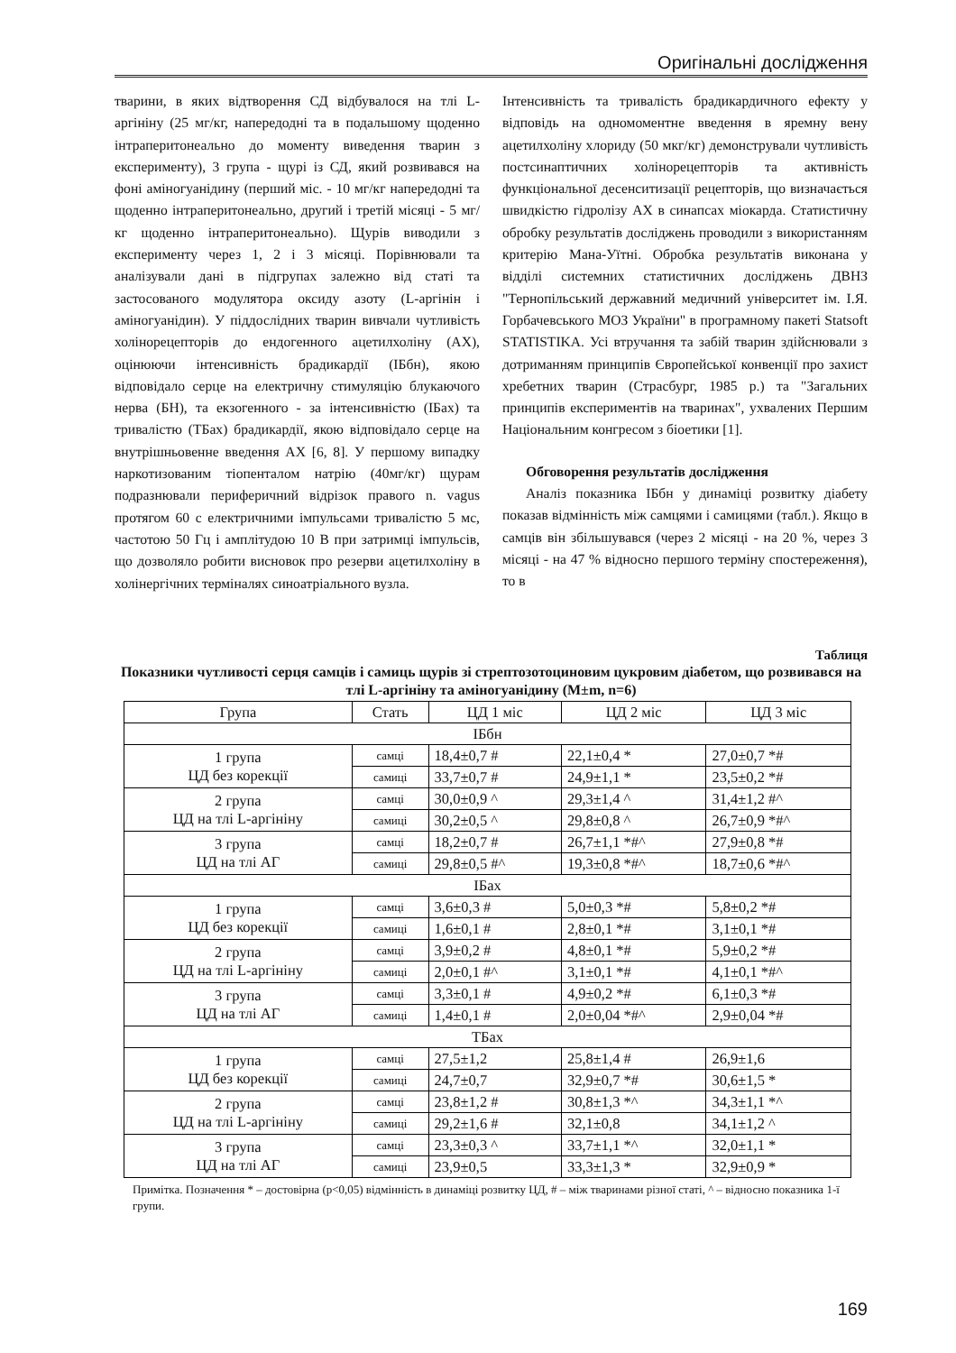Оригінальні дослідження
тварини, в яких відтворення СД відбувалося на тлі L-аргініну (25 мг/кг, напередодні та в подальшому щоденно інтраперитонеально до моменту виведення тварин з експерименту), 3 група - щурі із СД, який розвивався на фоні аміногуанідину (перший міс. - 10 мг/кг напередодні та щоденно інтраперитонеально, другий і третій місяці - 5 мг/кг щоденно інтраперитонеально). Щурів виводили з експерименту через 1, 2 і 3 місяці. Порівнювали та аналізували дані в підгрупах залежно від статі та застосованого модулятора оксиду азоту (L-аргінін і аміногуанідин). У піддослідних тварин вивчали чутливість холінорецепторів до ендогенного ацетилхоліну (АХ), оцінюючи інтенсивність брадикардії (ІБбн), якою відповідало серце на електричну стимуляцію блукаючого нерва (БН), та екзогенного - за інтенсивністю (ІБах) та тривалістю (ТБах) брадикардії, якою відповідало серце на внутрішньовенне введення АХ [6, 8]. У першому випадку наркотизованим тіопенталом натрію (40мг/кг) щурам подразнювали периферичний відрізок правого n. vagus протягом 60 с електричними імпульсами тривалістю 5 мс, частотою 50 Гц і амплітудою 10 В при затримці імпульсів, що дозволяло робити висновок про резерви ацетилхоліну в холінергічних терміналях синоатріального вузла.
Інтенсивність та тривалість брадикардичного ефекту у відповідь на одномоментне введення в яремну вену ацетилхоліну хлориду (50 мкг/кг) демонстрували чутливість постсинаптичних холінорецепторів та активність функціональної десенситизації рецепторів, що визначається швидкістю гідролізу АХ в синапсах міокарда. Статистичну обробку результатів досліджень проводили з використанням критерію Мана-Уїтні. Обробка результатів виконана у відділі системних статистичних досліджень ДВНЗ "Тернопільський державний медичний університет ім. І.Я. Горбачевського МОЗ України" в програмному пакеті Statsoft STATISTIKA. Усі втручання та забій тварин здійснювали з дотриманням принципів Європейської конвенції про захист хребетних тварин (Страсбург, 1985 р.) та "Загальних принципів експериментів на тваринах", ухвалених Першим Національним конгресом з біоетики [1].
Обговорення результатів дослідження
Аналіз показника ІБбн у динаміці розвитку діабету показав відмінність між самцями і самицями (табл.). Якщо в самців він збільшувався (через 2 місяці - на 20 %, через 3 місяці - на 47 % відносно першого терміну спостереження), то в
Таблиця
Показники чутливості серця самців і самиць щурів зі стрептозотоциновим цукровим діабетом, що розвивався на тлі L-аргініну та аміногуанідину (M±m, n=6)
| Група | Стать | ЦД 1 міс | ЦД 2 міс | ЦД 3 міс |
| --- | --- | --- | --- | --- |
| ІБбн | | | | |
| 1 група ЦД без корекції | самці | 18,4±0,7 # | 22,1±0,4 * | 27,0±0,7 *# |
| | самиці | 33,7±0,7 # | 24,9±1,1 * | 23,5±0,2 *# |
| 2 група ЦД на тлі L-аргініну | самці | 30,0±0,9 ^ | 29,3±1,4 ^ | 31,4±1,2 #^ |
| | самиці | 30,2±0,5 ^ | 29,8±0,8 ^ | 26,7±0,9 *#^ |
| 3 група ЦД на тлі АГ | самці | 18,2±0,7 # | 26,7±1,1 *#^ | 27,9±0,8 *# |
| | самиці | 29,8±0,5 #^ | 19,3±0,8 *#^ | 18,7±0,6 *#^ |
| ІБах | | | | |
| 1 група ЦД без корекції | самці | 3,6±0,3 # | 5,0±0,3 *# | 5,8±0,2 *# |
| | самиці | 1,6±0,1 # | 2,8±0,1 *# | 3,1±0,1 *# |
| 2 група ЦД на тлі L-аргініну | самці | 3,9±0,2 # | 4,8±0,1 *# | 5,9±0,2 *# |
| | самиці | 2,0±0,1 #^ | 3,1±0,1 *# | 4,1±0,1 *#^ |
| 3 група ЦД на тлі АГ | самці | 3,3±0,1 # | 4,9±0,2 *# | 6,1±0,3 *# |
| | самиці | 1,4±0,1 # | 2,0±0,04 *#^ | 2,9±0,04 *# |
| ТБах | | | | |
| 1 група ЦД без корекції | самці | 27,5±1,2 | 25,8±1,4 # | 26,9±1,6 |
| | самиці | 24,7±0,7 | 32,9±0,7 *# | 30,6±1,5 * |
| 2 група ЦД на тлі L-аргініну | самці | 23,8±1,2 # | 30,8±1,3 *^ | 34,3±1,1 *^ |
| | самиці | 29,2±1,6 # | 32,1±0,8 | 34,1±1,2 ^ |
| 3 група ЦД на тлі АГ | самці | 23,3±0,3 ^ | 33,7±1,1 *^ | 32,0±1,1 * |
| | самиці | 23,9±0,5 | 33,3±1,3 * | 32,9±0,9 * |
Примітка. Позначення * – достовірна (p<0,05) відмінність в динаміці розвитку ЦД, # – між тваринами різної статі, ^ – відносно показника 1-ї групи.
169